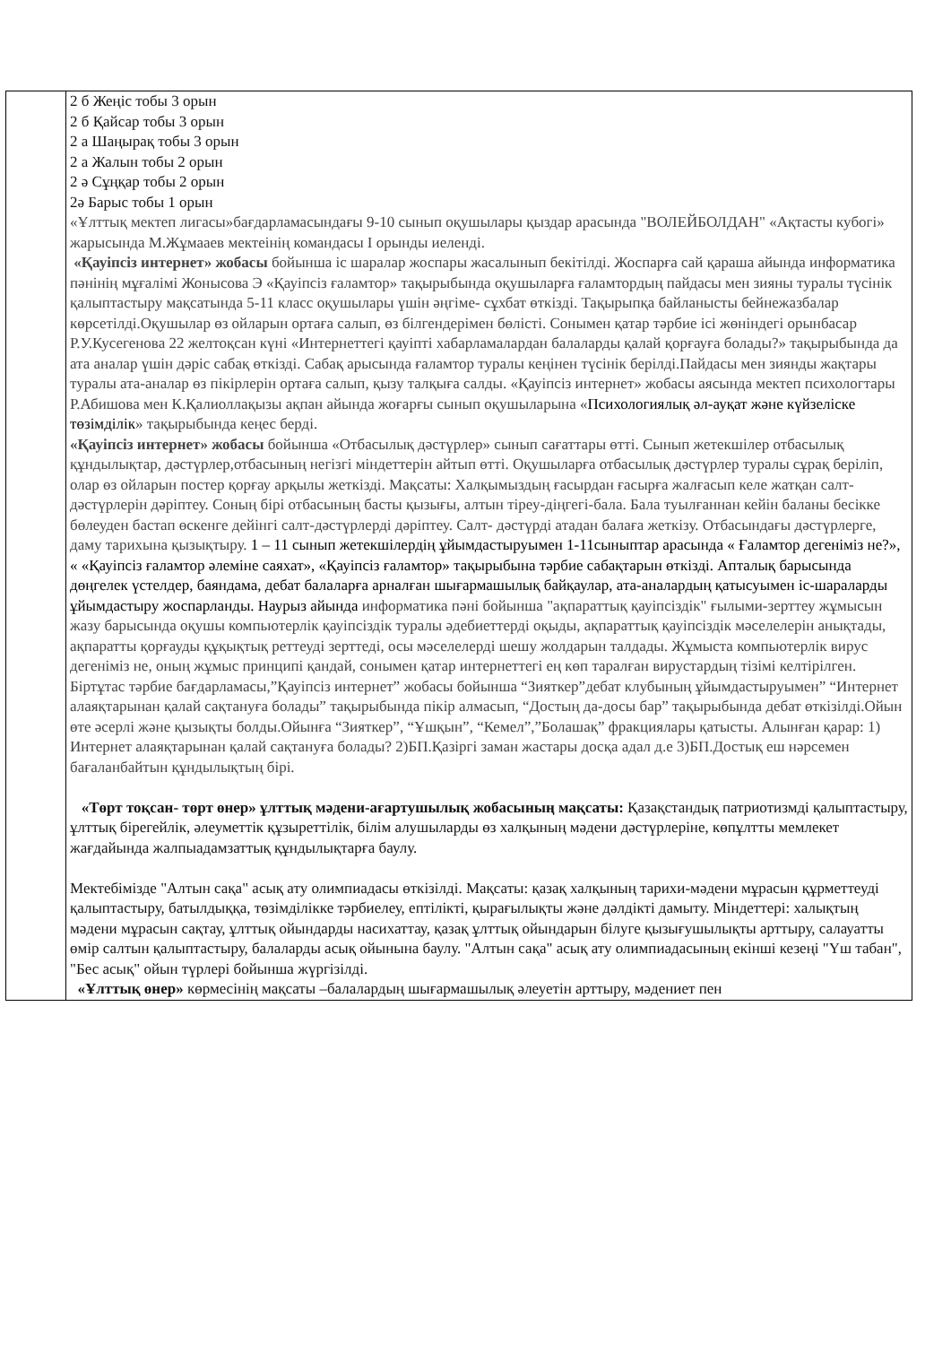| | 2 б Жеңіс тобы 3 орын 2 б Қайсар тобы 3 орын 2 а Шаңырақ тобы 3 орын 2 а Жалын тобы 2 орын 2 ә Сұңқар тобы 2 орын 2ә Барыс тобы 1 орын «Ұлттық мектеп лигасы»бағдарламасындағы 9-10 сынып оқушылары қыздар арасында "ВОЛЕЙБОЛДАН" «Ақтасты кубогі» жарысында М.Жұмааев мектеінің командасы I орынды иеленді. «Қауіпсіз интернет» жобасы бойынша іс шаралар жоспары жасалынып бекітілді. Жоспарға сай қараша айында информатика пәнінің мұғалімі Жонысова Э «Қауіпсіз ғаламтор» тақырыбында оқушыларға ғаламтордың пайдасы мен зияны туралы түсінік қалыптастыру мақсатында 5-11 класс оқушылары үшін әңгіме- сұхбат өткізді. Тақырыпқа байланысты бейнежазбалар көрсетілді.Оқушылар өз ойларын ортаға салып, өз білгендерімен бөлісті. Сонымен қатар тәрбие ісі жөніндегі орынбасар Р.У.Кусегенова 22 желтоқсан күні «Интернеттегі қауіпті хабарламалардан балаларды қалай қорғауға болады?» тақырыбында да ата аналар үшін дәріс сабақ өткізді. Сабақ арысында ғаламтор туралы кеңінен түсінік берілді.Пайдасы мен зиянды жақтары туралы ата-аналар өз пікірлерін ортаға салып, қызу талқыға салды. «Қауіпсіз интернет» жобасы аясында мектеп психологтары Р.Абишова мен К.Қалиоллақызы ақпан айында жоғарғы сынып оқушыларына « Психологиялық әл-ауқат және күйзеліске төзімділік » тақырыбында кеңес берді. «Қауіпсіз интернет» жобасы бойынша «Отбасылық дәстүрлер» сынып сағаттары өтті. Сынып жетекшілер отбасылық құндылықтар, дәстүрлер,отбасының негізгі міндеттерін айтып өтті. Оқушыларға отбасылық дәстүрлер туралы сұрақ беріліп, олар өз ойларын постер қорғау арқылы жеткізді. Мақсаты: Халқымыздың ғасырдан ғасырға жалғасып келе жатқан салт-дәстүрлерін дәріптеу. Соның бірі отбасының басты қызығы, алтын тіреу-діңгегі-бала. Бала туылғаннан кейін баланы бесікке бөлеуден бастап өскенге дейінгі салт-дәстүрлерді дәріптеу. Салт- дәстүрді атадан балаға жеткізу. Отбасындағы дәстүрлерге, даму тарихына қызықтыру. 1 – 11 сынып жетекшілердің ұйымдастыруымен 1-11сыныптар арасында « Ғаламтор дегеніміз не?», « «Қауіпсіз ғаламтор әлеміне саяхат», «Қауіпсіз ғаламтор» тақырыбына тәрбие сабақтарын өткізді. Апталық барысында дөңгелек үстелдер, баяндама, дебат балаларға арналған шығармашылық байқаулар, ата-аналардың қатысуымен іс-шараларды ұйымдастыру жоспарланды. Наурыз айында информатика пәні бойынша "ақпараттық қауіпсіздік" ғылыми-зерттеу жұмысын жазу барысында оқушы компьютерлік қауіпсіздік туралы әдебиеттерді оқыды, ақпараттық қауіпсіздік мәселелерін анықтады, ақпаратты қорғауды құқықтық реттеуді зерттеді, осы мәселелерді шешу жолдарын талдады. Жұмыста компьютерлік вирус дегеніміз не, оның жұмыс принципі қандай, сонымен қатар интернеттегі ең көп таралған вирустардың тізімі келтірілген. Біртұтас тәрбие бағдарламасы,”Қауіпсіз интернет” жобасы бойынша “Зияткер”дебат клубының ұйымдастыруымен” “Интернет алаяқтарынан қалай сақтануға болады” тақырыбында пікір алмасып, “Достың да-досы бар” тақырыбында дебат өткізілді.Ойын өте әсерлі және қызықты болды.Ойынға “Зияткер”, “Ұшқын”, “Кемел”,”Болашақ” фракциялары қатысты. Алынған қарар: 1) Интернет алаяқтарынан қалай сақтануға болады? 2)БП.Қазіргі заман жастары досқа адал д.е 3)БП.Достық еш нәрсемен бағаланбайтын құндылықтың бірі. «Төрт тоқсан- төрт өнер» ұлттық мәдени-ағартушылық жобасының мақсаты: Қазақстандық патриотизмді қалыптастыру, ұлттық бірегейлік, әлеуметтік құзыреттілік, білім алушыларды өз халқының мәдени дәстүрлеріне, көпұлтты мемлекет жағдайында жалпыадамзаттық құндылықтарға баулу. Мектебімізде "Алтын сақа" асық ату олимпиадасы өткізілді. Мақсаты: қазақ халқының тарихи-мәдени мұрасын құрметтеуді қалыптастыру, батылдыққа, төзімділікке тәрбиелеу, ептілікті, қырағылықты және дәлдікті дамыту. Міндеттері: халықтың мәдени мұрасын сақтау, ұлттық ойындарды насихаттау, қазақ ұлттық ойындарын білуге қызығушылықты арттыру, салауатты өмір салтын қалыптастыру, балаларды асық ойынына баулу. "Алтын сақа" асық ату олимпиадасының екінші кезеңі "Үш табан", "Бес асық" ойын түрлері бойынша жүргізілді. «Ұлттық өнер» көрмесінің мақсаты –балалардың шығармашылық әлеуетін арттыру, мәдениет пен |